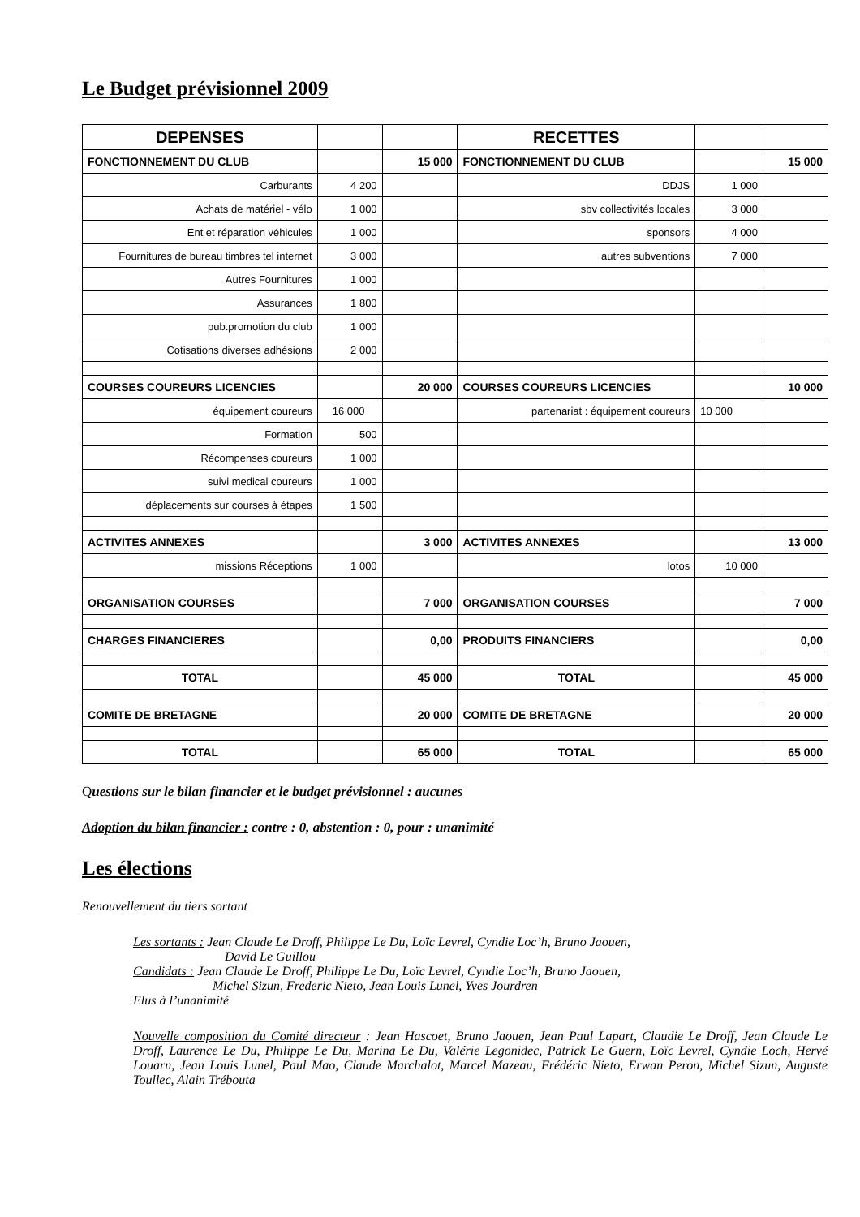Le Budget prévisionnel 2009
| DEPENSES | | | RECETTES | | |
| FONCTIONNEMENT DU CLUB | | 15 000 | FONCTIONNEMENT DU CLUB | | 15 000 |
| Carburants | 4 200 | | DDJS | 1 000 | |
| Achats de matériel - vélo | 1 000 | | sbv collectivités locales | 3 000 | |
| Ent et réparation véhicules | 1 000 | | sponsors | 4 000 | |
| Fournitures de bureau timbres tel internet | 3 000 | | autres subventions | 7 000 | |
| Autres Fournitures | 1 000 | | | | |
| Assurances | 1 800 | | | | |
| pub.promotion du club | 1 000 | | | | |
| Cotisations diverses adhésions | 2 000 | | | | |
| COURSES COUREURS LICENCIES | | 20 000 | COURSES COUREURS LICENCIES | | 10 000 |
| équipement coureurs | 16 000 | | partenariat : équipement coureurs | 10 000 | |
| Formation | 500 | | | | |
| Récompenses coureurs | 1 000 | | | | |
| suivi medical coureurs | 1 000 | | | | |
| déplacements sur courses à étapes | 1 500 | | | | |
| ACTIVITES ANNEXES | | 3 000 | ACTIVITES ANNEXES | | 13 000 |
| missions Réceptions | 1 000 | | lotos | 10 000 | |
| ORGANISATION COURSES | | 7 000 | ORGANISATION COURSES | | 7 000 |
| CHARGES FINANCIERES | | 0,00 | PRODUITS FINANCIERS | | 0,00 |
| TOTAL | | 45 000 | TOTAL | | 45 000 |
| COMITE DE BRETAGNE | | 20 000 | COMITE DE BRETAGNE | | 20 000 |
| TOTAL | | 65 000 | TOTAL | | 65 000 |
Questions sur le bilan financier et le budget prévisionnel : aucunes
Adoption du bilan financier : contre : 0, abstention : 0, pour : unanimité
Les élections
Renouvellement du tiers sortant
Les sortants : Jean Claude Le Droff, Philippe Le Du, Loïc Levrel, Cyndie Loc’h, Bruno Jaouen,
David Le Guillou
Candidats : Jean Claude Le Droff, Philippe Le Du, Loïc Levrel, Cyndie Loc’h, Bruno Jaouen,
Michel Sizun, Frederic Nieto, Jean Louis Lunel, Yves Jourdren
Elus à l’unanimité
Nouvelle composition du Comité directeur : Jean Hascoet, Bruno Jaouen, Jean Paul Lapart, Claudie Le Droff, Jean Claude Le Droff, Laurence Le Du, Philippe Le Du, Marina Le Du, Valérie Legonidec, Patrick Le Guern, Loïc Levrel, Cyndie Loch, Hervé Louarn, Jean Louis Lunel, Paul Mao, Claude Marchalot, Marcel Mazeau, Frédéric Nieto, Erwan Peron, Michel Sizun, Auguste Toullec, Alain Trébouta